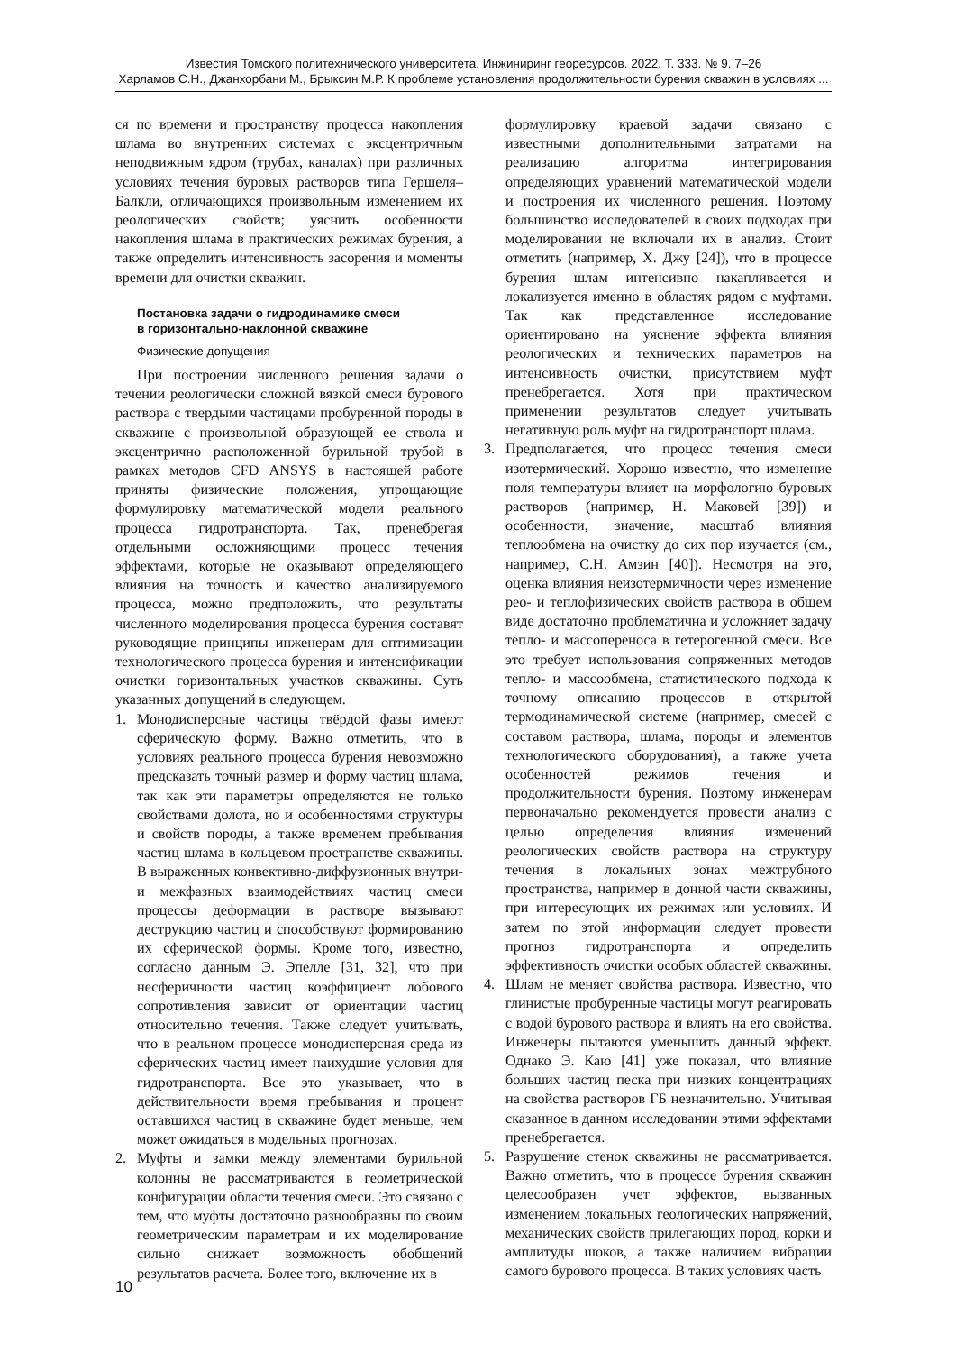Известия Томского политехнического университета. Инжиниринг георесурсов. 2022. Т. 333. № 9. 7–26
Харламов С.Н., Джанхорбани М., Брыксин М.Р. К проблеме установления продолжительности бурения скважин в условиях ...
ся по времени и пространству процесса накопления шлама во внутренних системах с эксцентричным неподвижным ядром (трубах, каналах) при различных условиях течения буровых растворов типа Гершеля–Балкли, отличающихся произвольным изменением их реологических свойств; уяснить особенности накопления шлама в практических режимах бурения, а также определить интенсивность засорения и моменты времени для очистки скважин.
Постановка задачи о гидродинамике смеси
в горизонтально-наклонной скважине
Физические допущения
При построении численного решения задачи о течении реологически сложной вязкой смеси бурового раствора с твердыми частицами пробуренной породы в скважине с произвольной образующей ее ствола и эксцентрично расположенной бурильной трубой в рамках методов CFD ANSYS в настоящей работе приняты физические положения, упрощающие формулировку математической модели реального процесса гидротранспорта. Так, пренебрегая отдельными осложняющими процесс течения эффектами, которые не оказывают определяющего влияния на точность и качество анализируемого процесса, можно предположить, что результаты численного моделирования процесса бурения составят руководящие принципы инженерам для оптимизации технологического процесса бурения и интенсификации очистки горизонтальных участков скважины. Суть указанных допущений в следующем.
1. Монодисперсные частицы твёрдой фазы имеют сферическую форму. Важно отметить, что в условиях реального процесса бурения невозможно предсказать точный размер и форму частиц шлама, так как эти параметры определяются не только свойствами долота, но и особенностями структуры и свойств породы, а также временем пребывания частиц шлама в кольцевом пространстве скважины. В выраженных конвективно-диффузионных внутри- и межфазных взаимодействиях частиц смеси процессы деформации в растворе вызывают деструкцию частиц и способствуют формированию их сферической формы. Кроме того, известно, согласно данным Э. Эпелле [31, 32], что при несферичности частиц коэффициент лобового сопротивления зависит от ориентации частиц относительно течения. Также следует учитывать, что в реальном процессе монодисперсная среда из сферических частиц имеет наихудшие условия для гидротранспорта. Все это указывает, что в действительности время пребывания и процент оставшихся частиц в скважине будет меньше, чем может ожидаться в модельных прогнозах.
2. Муфты и замки между элементами бурильной колонны не рассматриваются в геометрической конфигурации области течения смеси. Это связано с тем, что муфты достаточно разнообразны по своим геометрическим параметрам и их моделирование сильно снижает возможность обобщений результатов расчета. Более того, включение их в
формулировку краевой задачи связано с известными дополнительными затратами на реализацию алгоритма интегрирования определяющих уравнений математической модели и построения их численного решения. Поэтому большинство исследователей в своих подходах при моделировании не включали их в анализ. Стоит отметить (например, Х. Джу [24]), что в процессе бурения шлам интенсивно накапливается и локализуется именно в областях рядом с муфтами. Так как представленное исследование ориентировано на уяснение эффекта влияния реологических и технических параметров на интенсивность очистки, присутствием муфт пренебрегается. Хотя при практическом применении результатов следует учитывать негативную роль муфт на гидротранспорт шлама.
3. Предполагается, что процесс течения смеси изотермический. Хорошо известно, что изменение поля температуры влияет на морфологию буровых растворов (например, Н. Маковей [39]) и особенности, значение, масштаб влияния теплообмена на очистку до сих пор изучается (см., например, С.Н. Амзин [40]). Несмотря на это, оценка влияния неизотермичности через изменение рео- и теплофизических свойств раствора в общем виде достаточно проблематична и усложняет задачу тепло- и массопереноса в гетерогенной смеси. Все это требует использования сопряженных методов тепло- и массообмена, статистического подхода к точному описанию процессов в открытой термодинамической системе (например, смесей с составом раствора, шлама, породы и элементов технологического оборудования), а также учета особенностей режимов течения и продолжительности бурения. Поэтому инженерам первоначально рекомендуется провести анализ с целью определения влияния изменений реологических свойств раствора на структуру течения в локальных зонах межтрубного пространства, например в донной части скважины, при интересующих их режимах или условиях. И затем по этой информации следует провести прогноз гидротранспорта и определить эффективность очистки особых областей скважины.
4. Шлам не меняет свойства раствора. Известно, что глинистые пробуренные частицы могут реагировать с водой бурового раствора и влиять на его свойства. Инженеры пытаются уменьшить данный эффект. Однако Э. Каю [41] уже показал, что влияние больших частиц песка при низких концентрациях на свойства растворов ГБ незначительно. Учитывая сказанное в данном исследовании этими эффектами пренебрегается.
5. Разрушение стенок скважины не рассматривается. Важно отметить, что в процессе бурения скважин целесообразен учет эффектов, вызванных изменением локальных геологических напряжений, механических свойств прилегающих пород, корки и амплитуды шоков, а также наличием вибрации самого бурового процесса. В таких условиях часть
10